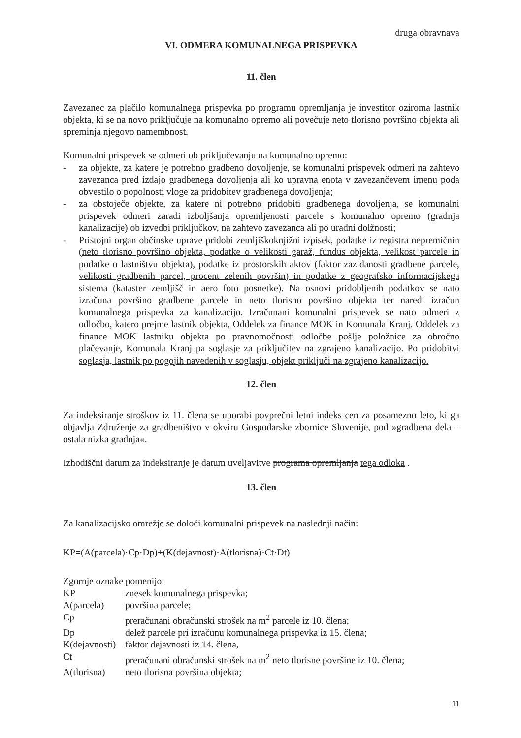druga obravnava
VI. ODMERA KOMUNALNEGA PRISPEVKA
11. člen
Zavezanec za plačilo komunalnega prispevka po programu opremljanja je investitor oziroma lastnik objekta, ki se na novo priključuje na komunalno opremo ali povečuje neto tlorisno površino objekta ali spreminja njegovo namembnost.
Komunalni prispevek se odmeri ob priključevanju na komunalno opremo:
- za objekte, za katere je potrebno gradbeno dovoljenje, se komunalni prispevek odmeri na zahtevo zavezanca pred izdajo gradbenega dovoljenja ali ko upravna enota v zavezančevem imenu poda obvestilo o popolnosti vloge za pridobitev gradbenega dovoljenja;
- za obstoječe objekte, za katere ni potrebno pridobiti gradbenega dovoljenja, se komunalni prispevek odmeri zaradi izboljšanja opremljenosti parcele s komunalno opremo (gradnja kanalizacije) ob izvedbi priključkov, na zahtevo zavezanca ali po uradni dolžnosti;
- Pristojni organ občinske uprave pridobi zemljiškoknjižni izpisek, podatke iz registra nepremičnin (neto tlorisno površino objekta, podatke o velikosti garaž, fundus objekta, velikost parcele in podatke o lastništvu objekta), podatke iz prostorskih aktov (faktor zazidanosti gradbene parcele, velikosti gradbenih parcel, procent zelenih površin) in podatke z geografsko informacijskega sistema (kataster zemljišč in aero foto posnetke). Na osnovi pridobljenih podatkov se nato izračuna površino gradbene parcele in neto tlorisno površino objekta ter naredi izračun komunalnega prispevka za kanalizacijo. Izračunani komunalni prispevek se nato odmeri z odločbo, katero prejme lastnik objekta, Oddelek za finance MOK in Komunala Kranj. Oddelek za finance MOK lastniku objekta po pravnomočnosti odločbe pošlje položnice za obročno plačevanje, Komunala Kranj pa soglasje za priključitev na zgrajeno kanalizacijo. Po pridobitvi soglasja, lastnik po pogojih navedenih v soglasju, objekt priključi na zgrajeno kanalizacijo.
12. člen
Za indeksiranje stroškov iz 11. člena se uporabi povprečni letni indeks cen za posamezno leto, ki ga objavlja Združenje za gradbeništvo v okviru Gospodarske zbornice Slovenije, pod »gradbena dela – ostala nizka gradnja«.
Izhodiščni datum za indeksiranje je datum uveljavitve programa opremljanja tega odloka .
13. člen
Za kanalizacijsko omrežje se določi komunalni prispevek na naslednji način:
KP=(A(parcela)·Cp·Dp)+(K(dejavnost)·A(tlorisna)·Ct·Dt)
Zgornje oznake pomenijo:
| KP | znesek komunalnega prispevka; |
| A(parcela) | površina parcele; |
| Cp | preračunani obračunski strošek na m<sup>2</sup> parcele iz 10. člena; |
| Dp | delež parcele pri izračunu komunalnega prispevka iz 15. člena; |
| K(dejavnosti) | faktor dejavnosti iz 14. člena, |
| Ct | preračunani obračunski strošek na m<sup>2</sup> neto tlorisne površine iz 10. člena; |
| A(tlorisna) | neto tlorisna površina objekta; |
11